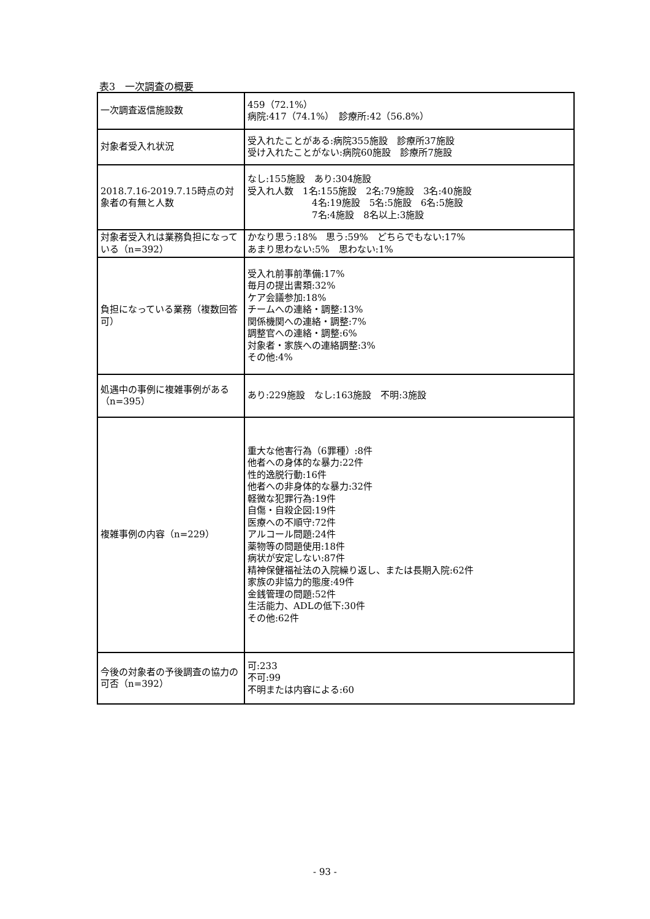表3　一次調査の概要
| 一次調査返信施設数 | 459（72.1%） 病院:417（74.1%） 診療所:42（56.8%） |
| 対象者受入れ状況 | 受入れたことがある:病院355施設 診療所37施設 受け入れたことがない:病院60施設 診療所7施設 |
| 2018.7.16-2019.7.15時点の対象者の有無と人数 | なし:155施設 あり:304施設 受入れ人数 1名:155施設 2名:79施設 3名:40施設 4名:19施設 5名:5施設 6名:5施設 7名:4施設 8名以上:3施設 |
| 対象者受入れは業務負担になっている（n=392） | かなり思う:18% 思う:59% どちらでもない:17% あまり思わない:5% 思わない:1% |
| 負担になっている業務（複数回答可） | 受入れ前事前準備:17% 毎月の提出書類:32% ケア会議参加:18% チームへの連絡・調整:13% 関係機関への連絡・調整:7% 調整官への連絡・調整:6% 対象者・家族への連絡調整:3% その他:4% |
| 処遇中の事例に複雑事例がある（n=395） | あり:229施設 なし:163施設 不明:3施設 |
| 複雑事例の内容（n=229） | 重大な他害行為（6罪種）:8件 他者への身体的な暴力:22件 性的逸脱行動:16件 他者への非身体的な暴力:32件 軽微な犯罪行為:19件 自傷・自殺企図:19件 医療への不順守:72件 アルコール問題:24件 薬物等の問題使用:18件 病状が安定しない:87件 精神保健福祉法の入院繰り返し、または長期入院:62件 家族の非協力的態度:49件 金銭管理の問題:52件 生活能力、ADLの低下:30件 その他:62件 |
| 今後の対象者の予後調査の協力の可否（n=392） | 可:233 不可:99 不明または内容による:60 |
- 93 -